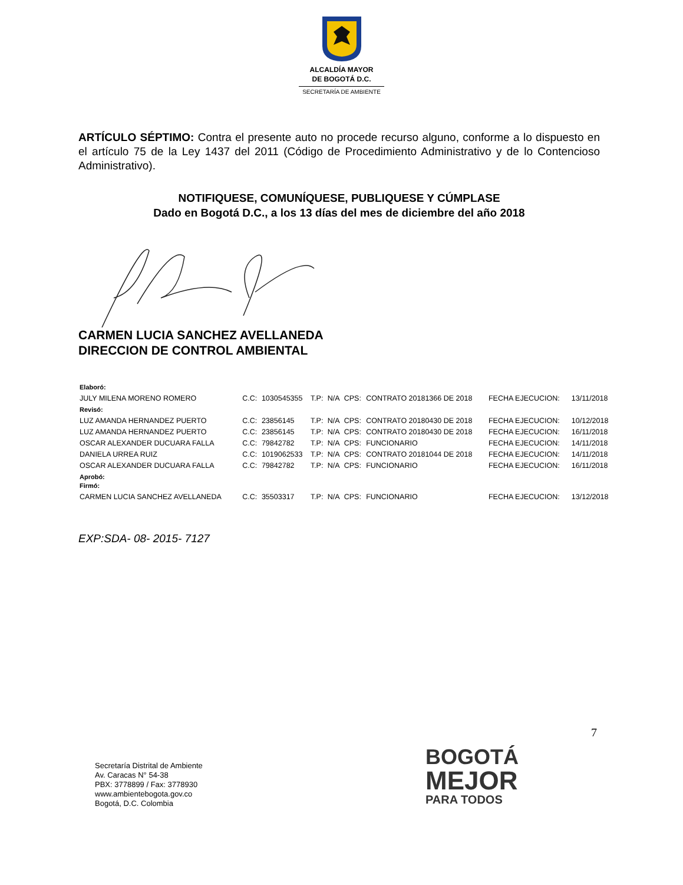ALCALDÍA MAYOR
DE BOGOTÁ D.C.
SECRETARÍA DE AMBIENTE
ARTÍCULO SÉPTIMO: Contra el presente auto no procede recurso alguno, conforme a lo dispuesto en el artículo 75 de la Ley 1437 del 2011 (Código de Procedimiento Administrativo y de lo Contencioso Administrativo).
NOTIFIQUESE, COMUNÍQUESE, PUBLIQUESE Y CÚMPLASE
Dado en Bogotá D.C., a los 13 días del mes de diciembre del año 2018
CARMEN LUCIA SANCHEZ AVELLANEDA
DIRECCION DE CONTROL AMBIENTAL
| Elaboró: | | | | | | | | |
| JULY MILENA MORENO ROMERO | C.C: | 1030545355 | T.P: | N/A | CPS: | CONTRATO 20181366 DE 2018 | FECHA EJECUCION: | 13/11/2018 |
| Revisó: | | | | | | | | |
| LUZ AMANDA HERNANDEZ PUERTO | C.C: | 23856145 | T.P: | N/A | CPS: | CONTRATO 20180430 DE 2018 | FECHA EJECUCION: | 10/12/2018 |
| LUZ AMANDA HERNANDEZ PUERTO | C.C: | 23856145 | T.P: | N/A | CPS: | CONTRATO 20180430 DE 2018 | FECHA EJECUCION: | 16/11/2018 |
| OSCAR ALEXANDER DUCUARA FALLA | C.C: | 79842782 | T.P: | N/A | CPS: | FUNCIONARIO | FECHA EJECUCION: | 14/11/2018 |
| DANIELA URREA RUIZ | C.C: | 1019062533 | T.P: | N/A | CPS: | CONTRATO 20181044 DE 2018 | FECHA EJECUCION: | 14/11/2018 |
| OSCAR ALEXANDER DUCUARA FALLA | C.C: | 79842782 | T.P: | N/A | CPS: | FUNCIONARIO | FECHA EJECUCION: | 16/11/2018 |
| Aprobó: Firmó: | | | | | | | | |
| CARMEN LUCIA SANCHEZ AVELLANEDA | C.C: | 35503317 | T.P: | N/A | CPS: | FUNCIONARIO | FECHA EJECUCION: | 13/12/2018 |
EXP:SDA- 08- 2015- 7127
7
Secretaría Distrital de Ambiente
Av. Caracas N° 54-38
PBX: 3778899 / Fax: 3778930
www.ambientebogota.gov.co
Bogotá, D.C. Colombia
BOGOTÁ
MEJOR
PARA TODOS